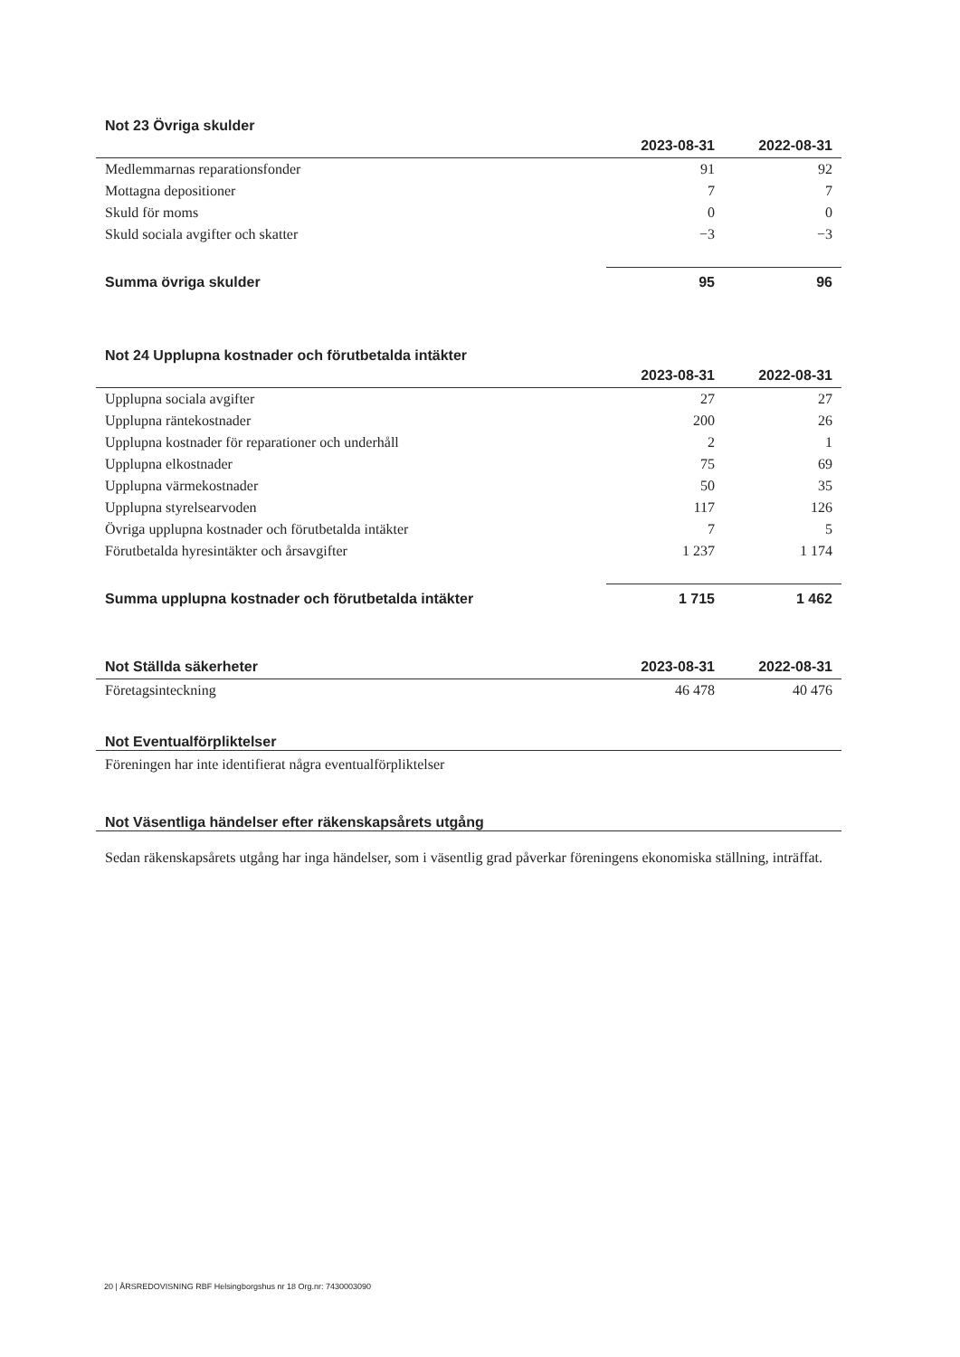Not 23 Övriga skulder
| | 2023-08-31 | 2022-08-31 |
| Medlemmarnas reparationsfonder | 91 | 92 |
| Mottagna depositioner | 7 | 7 |
| Skuld för moms | 0 | 0 |
| Skuld sociala avgifter och skatter | −3 | −3 |
| Summa övriga skulder | 95 | 96 |
Not 24 Upplupna kostnader och förutbetalda intäkter
| | 2023-08-31 | 2022-08-31 |
| Upplupna sociala avgifter | 27 | 27 |
| Upplupna räntekostnader | 200 | 26 |
| Upplupna kostnader för reparationer och underhåll | 2 | 1 |
| Upplupna elkostnader | 75 | 69 |
| Upplupna värmekostnader | 50 | 35 |
| Upplupna styrelsearvoden | 117 | 126 |
| Övriga upplupna kostnader och förutbetalda intäkter | 7 | 5 |
| Förutbetalda hyresintäkter och årsavgifter | 1 237 | 1 174 |
| Summa upplupna kostnader och förutbetalda intäkter | 1 715 | 1 462 |
| Not Ställda säkerheter | 2023-08-31 | 2022-08-31 |
| --- | --- | --- |
| Företagsinteckning | 46 478 | 40 476 |
Not Eventualförpliktelser
Föreningen har inte identifierat några eventualförpliktelser
Not Väsentliga händelser efter räkenskapsårets utgång
Sedan räkenskapsårets utgång har inga händelser, som i väsentlig grad påverkar föreningens ekonomiska ställning, inträffat.
20 | ÅRSREDOVISNING RBF Helsingborgshus nr 18 Org.nr: 7430003090